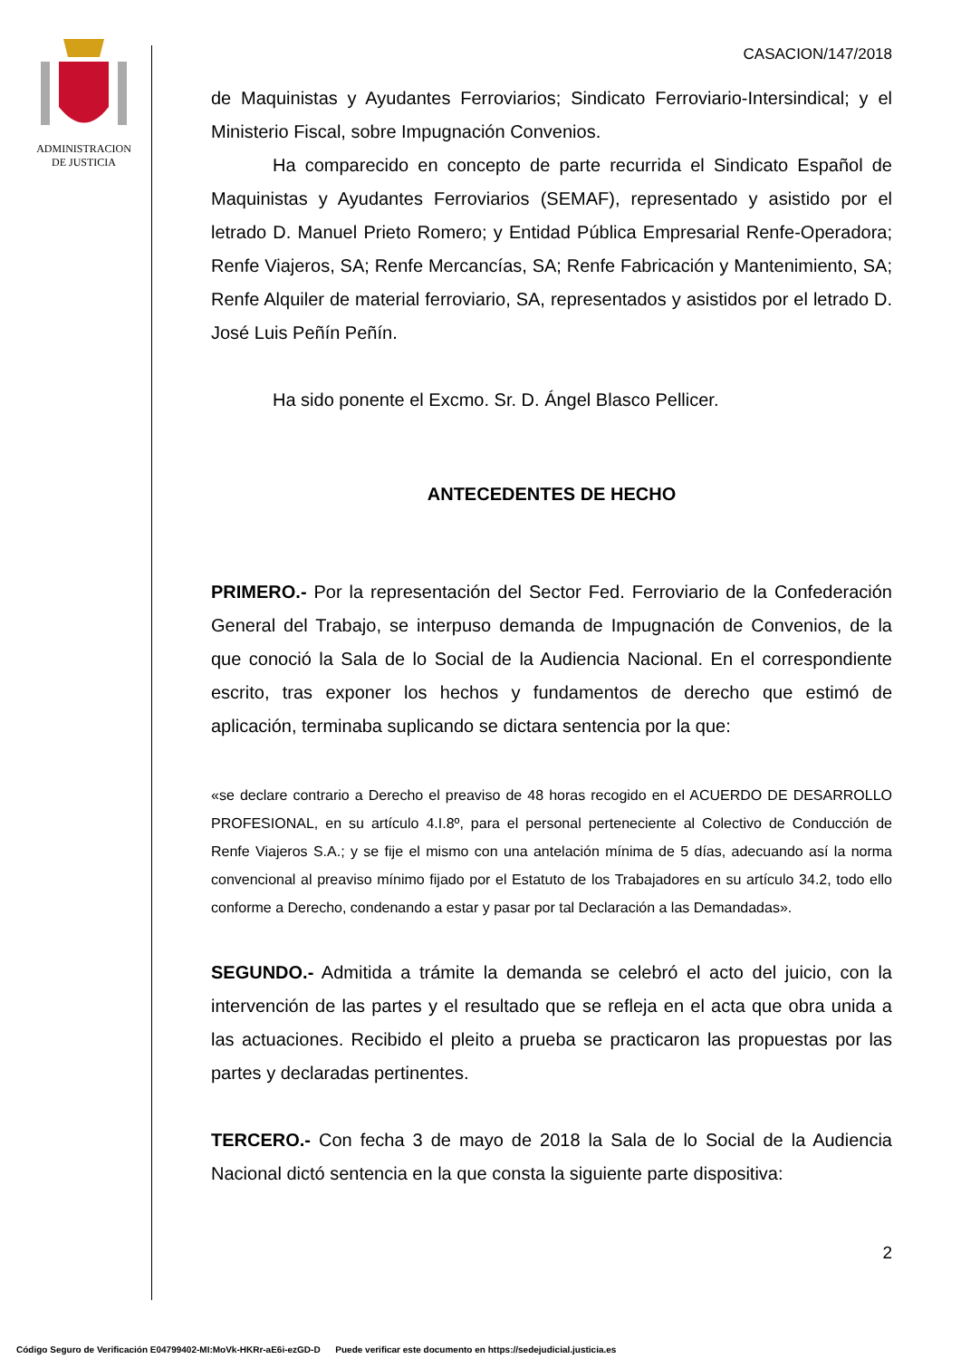ADMINISTRACION
DE JUSTICIA
CASACION/147/2018
de Maquinistas y Ayudantes Ferroviarios; Sindicato Ferroviario-Intersindical; y el Ministerio Fiscal, sobre Impugnación Convenios.
Ha comparecido en concepto de parte recurrida el Sindicato Español de Maquinistas y Ayudantes Ferroviarios (SEMAF), representado y asistido por el letrado D. Manuel Prieto Romero; y Entidad Pública Empresarial Renfe-Operadora; Renfe Viajeros, SA; Renfe Mercancías, SA; Renfe Fabricación y Mantenimiento, SA; Renfe Alquiler de material ferroviario, SA, representados y asistidos por el letrado D. José Luis Peñín Peñín.
Ha sido ponente el Excmo. Sr. D. Ángel Blasco Pellicer.
ANTECEDENTES DE HECHO
PRIMERO.- Por la representación del Sector Fed. Ferroviario de la Confederación General del Trabajo, se interpuso demanda de Impugnación de Convenios, de la que conoció la Sala de lo Social de la Audiencia Nacional. En el correspondiente escrito, tras exponer los hechos y fundamentos de derecho que estimó de aplicación, terminaba suplicando se dictara sentencia por la que:
«se declare contrario a Derecho el preaviso de 48 horas recogido en el ACUERDO DE DESARROLLO PROFESIONAL, en su artículo 4.I.8º, para el personal perteneciente al Colectivo de Conducción de Renfe Viajeros S.A.; y se fije el mismo con una antelación mínima de 5 días, adecuando así la norma convencional al preaviso mínimo fijado por el Estatuto de los Trabajadores en su artículo 34.2, todo ello conforme a Derecho, condenando a estar y pasar por tal Declaración a las Demandadas».
SEGUNDO.- Admitida a trámite la demanda se celebró el acto del juicio, con la intervención de las partes y el resultado que se refleja en el acta que obra unida a las actuaciones. Recibido el pleito a prueba se practicaron las propuestas por las partes y declaradas pertinentes.
TERCERO.- Con fecha 3 de mayo de 2018 la Sala de lo Social de la Audiencia Nacional dictó sentencia en la que consta la siguiente parte dispositiva:
2
Código Seguro de Verificación E04799402-MI:MoVk-HKRr-aE6i-ezGD-D Puede verificar este documento en https://sedejudicial.justicia.es